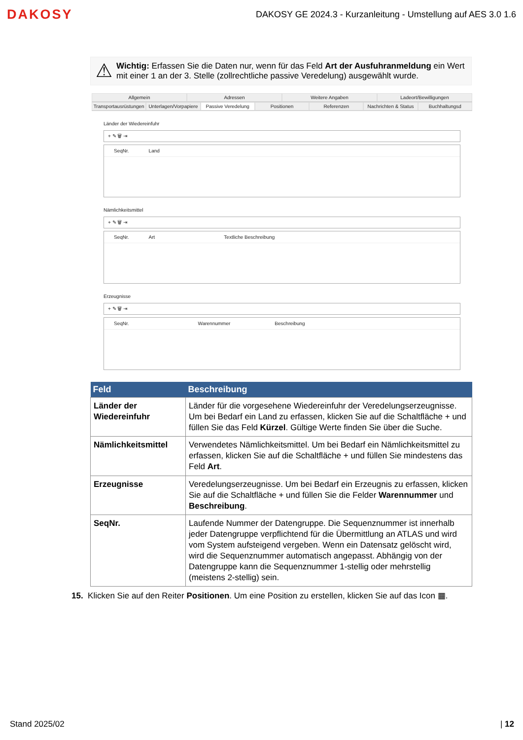DAKOSY DAKOSY GE 2024.3 - Kurzanleitung - Umstellung auf AES 3.0 1.6
⚠
Wichtig: Erfassen Sie die Daten nur, wenn für das Feld Art der Ausfuhranmeldung ein Wert mit einer 1 an der 3. Stelle (zollrechtliche passive Veredelung) ausgewählt wurde.
Allgemein Adressen Weitere Angaben Ladeort/Bewilligungen
Transportausrüstungen Unterlagen/Vorpapiere Passive Veredelung Positionen Referenzen Nachrichten & Status Buchhaltungsd
Länder der Wiedereinfuhr
+ ✎ 🗑 ⇥
SeqNr. Land
Nämlichkeitsmittel
+ ✎ 🗑 ⇥
SeqNr. Art Textliche Beschreibung
Erzeugnisse
+ ✎ 🗑 ⇥
SeqNr. Warennummer Beschreibung
| Feld | Beschreibung |
| --- | --- |
| Länder der Wiedereinfuhr | Länder für die vorgesehene Wiedereinfuhr der Veredelungserzeugnisse. Um bei Bedarf ein Land zu erfassen, klicken Sie auf die Schaltfläche + und füllen Sie das Feld Kürzel . Gültige Werte finden Sie über die Suche. |
| Nämlichkeitsmittel | Verwendetes Nämlichkeitsmittel. Um bei Bedarf ein Nämlichkeitsmittel zu erfassen, klicken Sie auf die Schaltfläche + und füllen Sie mindestens das Feld Art . |
| Erzeugnisse | Veredelungserzeugnisse. Um bei Bedarf ein Erzeugnis zu erfassen, klicken Sie auf die Schaltfläche + und füllen Sie die Felder Warennummer und Beschreibung . |
| SeqNr. | Laufende Nummer der Datengruppe. Die Sequenznummer ist innerhalb jeder Datengruppe verpflichtend für die Übermittlung an ATLAS und wird vom System aufsteigend vergeben. Wenn ein Datensatz gelöscht wird, wird die Sequenznummer automatisch angepasst. Abhängig von der Datengruppe kann die Sequenznummer 1-stellig oder mehrstellig (meistens 2-stellig) sein. |
15. Klicken Sie auf den Reiter Positionen. Um eine Position zu erstellen, klicken Sie auf das Icon ▦.
Stand 2025/02 | 12